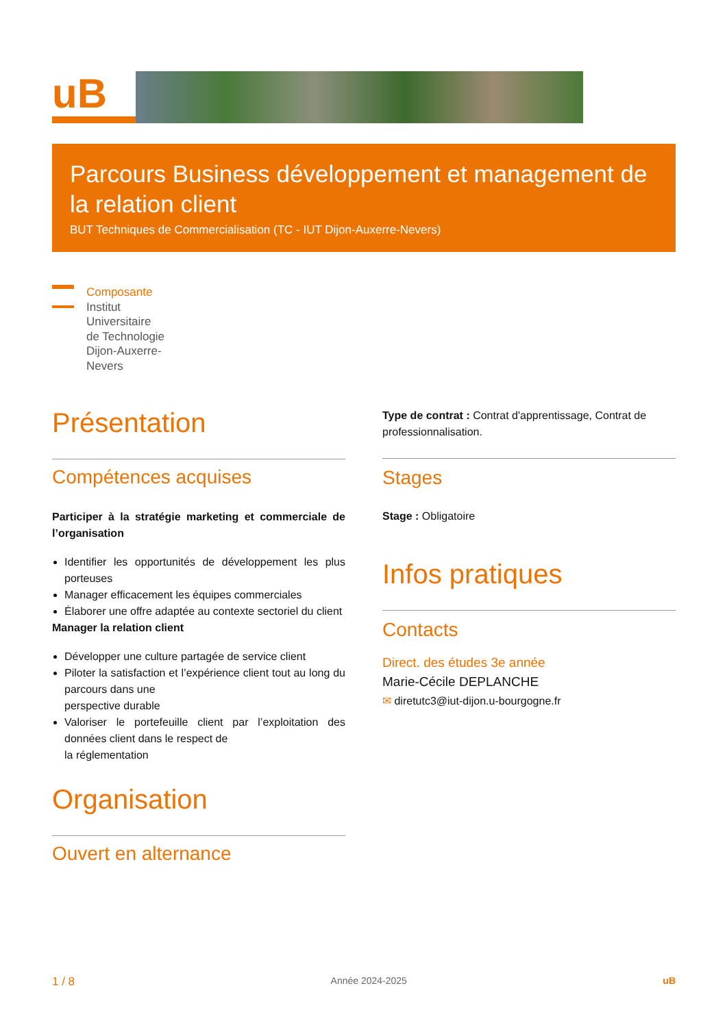uB
Parcours Business développement et management de la relation client
BUT Techniques de Commercialisation (TC - IUT Dijon-Auxerre-Nevers)
Composante
Institut
Universitaire
de Technologie
Dijon-Auxerre-
Nevers
Présentation
Compétences acquises
Participer à la stratégie marketing et commerciale de l’organisation
Identifier les opportunités de développement les plus porteuses
Manager efficacement les équipes commerciales
Élaborer une offre adaptée au contexte sectoriel du client
Manager la relation client
Développer une culture partagée de service client
Piloter la satisfaction et l’expérience client tout au long du parcours dans une
perspective durable
Valoriser le portefeuille client par l’exploitation des données client dans le respect de
la réglementation
Organisation
Ouvert en alternance
Type de contrat : Contrat d'apprentissage, Contrat de professionnalisation.
Stages
Stage : Obligatoire
Infos pratiques
Contacts
Direct. des études 3e année
Marie-Cécile DEPLANCHE
✉ diretutc3@iut-dijon.u-bourgogne.fr
1 / 8 Année 2024-2025 uB